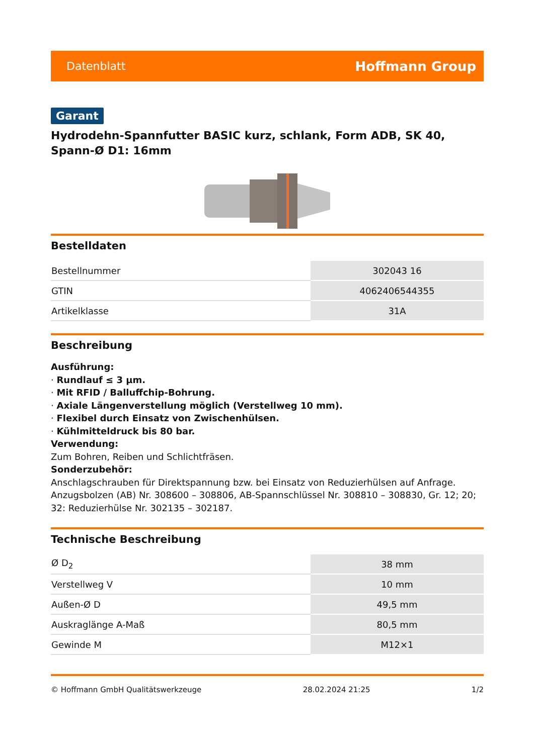Datenblatt Hoffmann Group
Garant
Hydrodehn-Spannfutter BASIC kurz, schlank, Form ADB, SK 40, Spann-Ø D1: 16mm
Bestelldaten
| Bestellnummer | 302043 16 |
| GTIN | 4062406544355 |
| Artikelklasse | 31A |
Beschreibung
Ausführung:
· Rundlauf ≤ 3 µm.
· Mit RFID / Balluffchip-Bohrung.
· Axiale Längenverstellung möglich (Verstellweg 10 mm).
· Flexibel durch Einsatz von Zwischenhülsen.
· Kühlmitteldruck bis 80 bar.
Verwendung:
Zum Bohren, Reiben und Schlichtfräsen.
Sonderzubehör:
Anschlagschrauben für Direktspannung bzw. bei Einsatz von Reduzierhülsen auf Anfrage.
Anzugsbolzen (AB) Nr. 308600 – 308806, AB-Spannschlüssel Nr. 308810 – 308830, Gr. 12; 20; 32: Reduzierhülse Nr. 302135 – 302187.
Technische Beschreibung
| Ø D<sub>2</sub> | 38 mm |
| Verstellweg V | 10 mm |
| Außen-Ø D | 49,5 mm |
| Auskraglänge A-Maß | 80,5 mm |
| Gewinde M | M12×1 |
© Hoffmann GmbH Qualitätswerkzeuge 28.02.2024 21:25 1/2